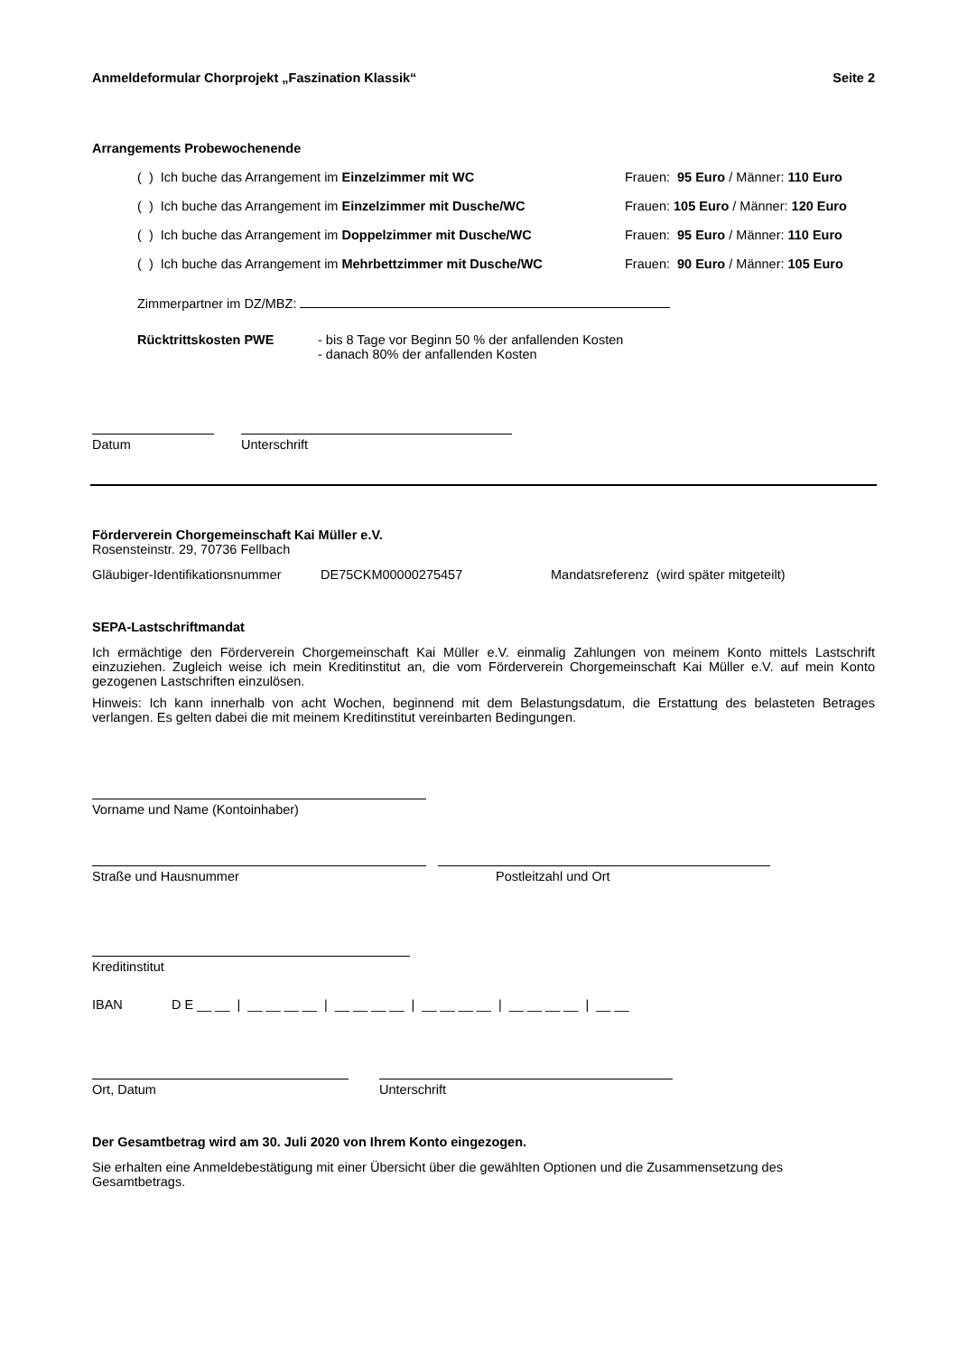Anmeldeformular Chorprojekt „Faszination Klassik“Seite 2
Arrangements Probewochenende
( ) Ich buche das Arrangement im Einzelzimmer mit WC Frauen: 95 Euro / Männer: 110 Euro
( ) Ich buche das Arrangement im Einzelzimmer mit Dusche/WC Frauen: 105 Euro / Männer: 120 Euro
( ) Ich buche das Arrangement im Doppelzimmer mit Dusche/WC Frauen: 95 Euro / Männer: 110 Euro
( ) Ich buche das Arrangement im Mehrbettzimmer mit Dusche/WC Frauen: 90 Euro / Männer: 105 Euro
Zimmerpartner im DZ/MBZ:
Rücktrittskosten PWE - bis 8 Tage vor Beginn 50 % der anfallenden Kosten
- danach 80% der anfallenden Kosten
Datum
Unterschrift
Förderverein Chorgemeinschaft Kai Müller e.V.
Rosensteinstr. 29, 70736 Fellbach
Gläubiger-Identifikationsnummer DE75CKM00000275457 Mandatsreferenz (wird später mitgeteilt)
SEPA-Lastschriftmandat
Ich ermächtige den Förderverein Chorgemeinschaft Kai Müller e.V. einmalig Zahlungen von meinem Konto mittels Lastschrift einzuziehen. Zugleich weise ich mein Kreditinstitut an, die vom Förderverein Chorgemeinschaft Kai Müller e.V. auf mein Konto gezogenen Lastschriften einzulösen.
Hinweis: Ich kann innerhalb von acht Wochen, beginnend mit dem Belastungsdatum, die Erstattung des belasteten Betrages verlangen. Es gelten dabei die mit meinem Kreditinstitut vereinbarten Bedingungen.
Vorname und Name (Kontoinhaber)
Straße und Hausnummer
Postleitzahl und Ort
Kreditinstitut
IBAN D E __ __ | __ __ __ __ | __ __ __ __ | __ __ __ __ | __ __ __ __ | __ __
Ort, Datum
Unterschrift
Der Gesamtbetrag wird am 30. Juli 2020 von Ihrem Konto eingezogen.
Sie erhalten eine Anmeldebestätigung mit einer Übersicht über die gewählten Optionen und die Zusammensetzung des Gesamtbetrags.